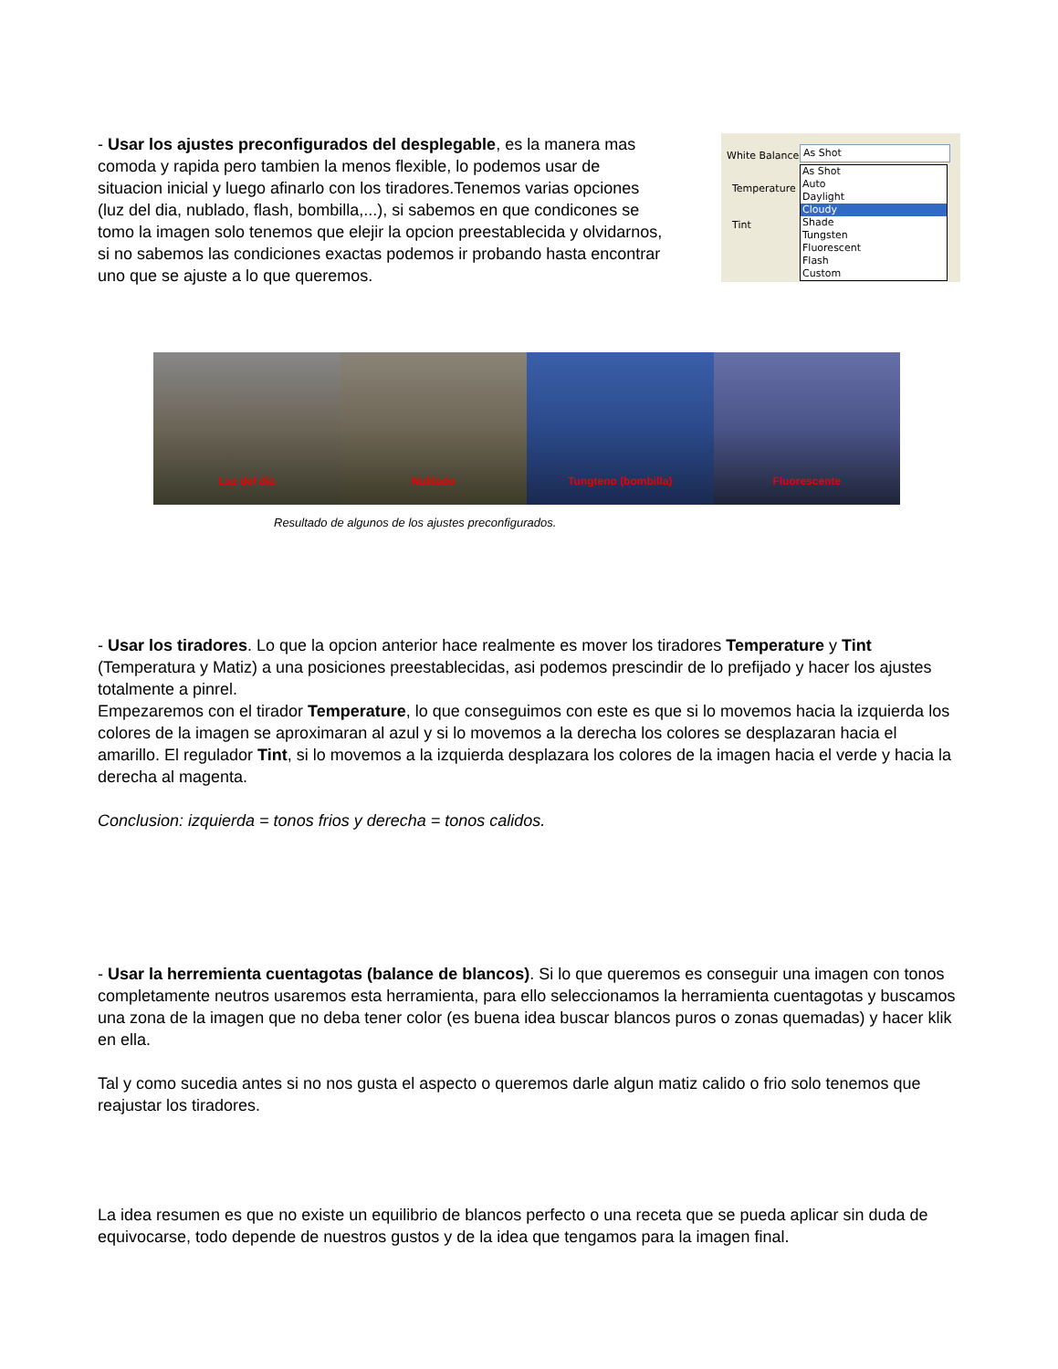- Usar los ajustes preconfigurados del desplegable, es la manera mas comoda y rapida pero tambien la menos flexible, lo podemos usar de situacion inicial y luego afinarlo con los tiradores.Tenemos varias opciones (luz del dia, nublado, flash, bombilla,...), si sabemos en que condicones se tomo la imagen solo tenemos que elejir la opcion preestablecida y olvidarnos, si no sabemos las condiciones exactas podemos ir probando hasta encontrar uno que se ajuste a lo que queremos.
White Balance: As Shot
Temperature
Tint
As Shot
Auto
Daylight
Cloudy
Shade
Tungsten
Fluorescent
Flash
Custom
Luz del dia Nublado Tungteno (bombilla) Fluorescente
Resultado de algunos de los ajustes preconfigurados.
- Usar los tiradores. Lo que la opcion anterior hace realmente es mover los tiradores Temperature y Tint (Temperatura y Matiz) a una posiciones preestablecidas, asi podemos prescindir de lo prefijado y hacer los ajustes totalmente a pinrel.
Empezaremos con el tirador Temperature, lo que conseguimos con este es que si lo movemos hacia la izquierda los colores de la imagen se aproximaran al azul y si lo movemos a la derecha los colores se desplazaran hacia el amarillo. El regulador Tint, si lo movemos a la izquierda desplazara los colores de la imagen hacia el verde y hacia la derecha al magenta.
Conclusion: izquierda = tonos frios y derecha = tonos calidos.
- Usar la herremienta cuentagotas (balance de blancos). Si lo que queremos es conseguir una imagen con tonos completamente neutros usaremos esta herramienta, para ello seleccionamos la herramienta cuentagotas y buscamos una zona de la imagen que no deba tener color (es buena idea buscar blancos puros o zonas quemadas) y hacer klik en ella.
Tal y como sucedia antes si no nos gusta el aspecto o queremos darle algun matiz calido o frio solo tenemos que reajustar los tiradores.
La idea resumen es que no existe un equilibrio de blancos perfecto o una receta que se pueda aplicar sin duda de equivocarse, todo depende de nuestros gustos y de la idea que tengamos para la imagen final.